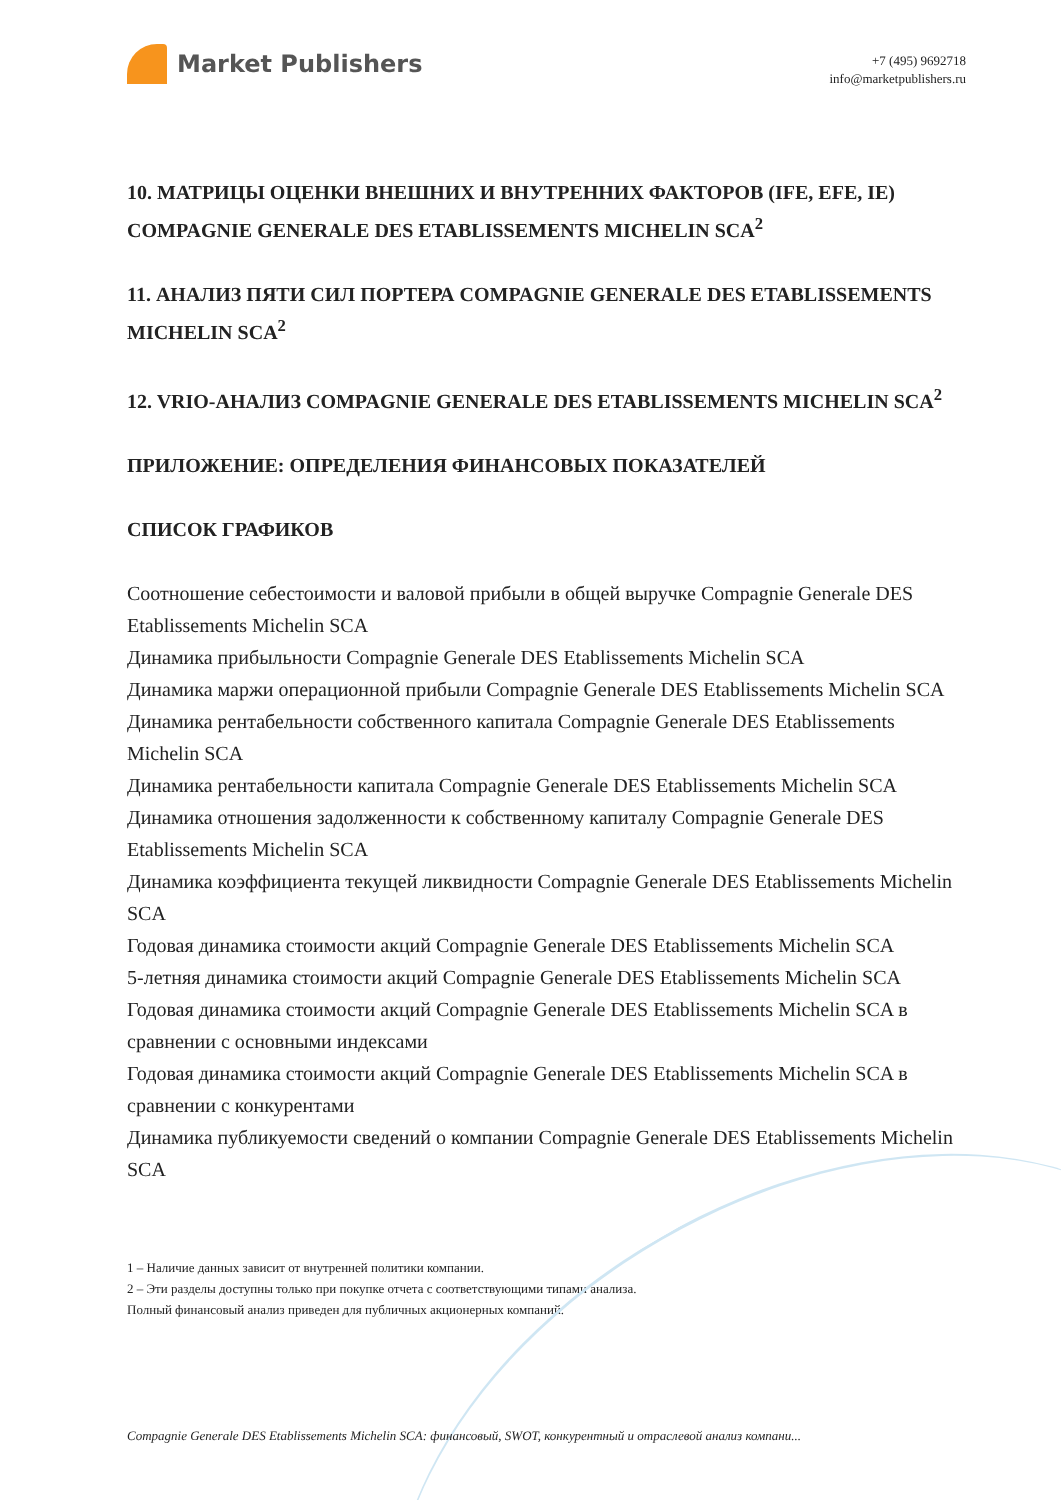Market Publishers
+7 (495) 9692718
info@marketpublishers.ru
10. МАТРИЦЫ ОЦЕНКИ ВНЕШНИХ И ВНУТРЕННИХ ФАКТОРОВ (IFE, EFE, IE) COMPAGNIE GENERALE DES ETABLISSEMENTS MICHELIN SCA<sup>2</sup>
11. АНАЛИЗ ПЯТИ СИЛ ПОРТЕРА COMPAGNIE GENERALE DES ETABLISSEMENTS MICHELIN SCA<sup>2</sup>
12. VRIO-АНАЛИЗ COMPAGNIE GENERALE DES ETABLISSEMENTS MICHELIN SCA<sup>2</sup>
ПРИЛОЖЕНИЕ: ОПРЕДЕЛЕНИЯ ФИНАНСОВЫХ ПОКАЗАТЕЛЕЙ
СПИСОК ГРАФИКОВ
Соотношение себестоимости и валовой прибыли в общей выручке Compagnie Generale DES Etablissements Michelin SCA
Динамика прибыльности Compagnie Generale DES Etablissements Michelin SCA
Динамика маржи операционной прибыли Compagnie Generale DES Etablissements Michelin SCA
Динамика рентабельности собственного капитала Compagnie Generale DES Etablissements Michelin SCA
Динамика рентабельности капитала Compagnie Generale DES Etablissements Michelin SCA
Динамика отношения задолженности к собственному капиталу Compagnie Generale DES Etablissements Michelin SCA
Динамика коэффициента текущей ликвидности Compagnie Generale DES Etablissements Michelin SCA
Годовая динамика стоимости акций Compagnie Generale DES Etablissements Michelin SCA
5-летняя динамика стоимости акций Compagnie Generale DES Etablissements Michelin SCA
Годовая динамика стоимости акций Compagnie Generale DES Etablissements Michelin SCA в сравнении с основными индексами
Годовая динамика стоимости акций Compagnie Generale DES Etablissements Michelin SCA в сравнении с конкурентами
Динамика публикуемости сведений о компании Compagnie Generale DES Etablissements Michelin SCA
1 – Наличие данных зависит от внутренней политики компании.
2 – Эти разделы доступны только при покупке отчета с соответствующими типами анализа.
Полный финансовый анализ приведен для публичных акционерных компаний.
Compagnie Generale DES Etablissements Michelin SCA: финансовый, SWOT, конкурентный и отраслевой анализ компани...